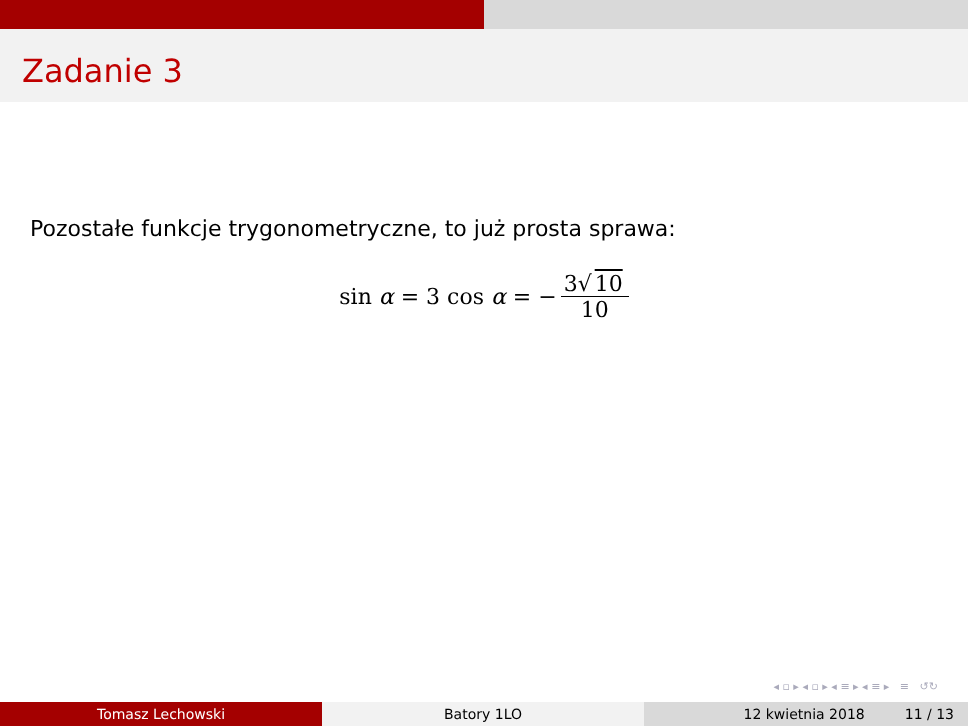Zadanie 3
Pozostałe funkcje trygonometryczne, to już prosta sprawa:
sin α = 3 cos α = − 3√ 10 10
◂ ▫ ▸ ◂ ▫ ▸ ◂ ≡ ▸ ◂ ≡ ▸ ≡ ↺↻
Tomasz Lechowski Batory 1LO 12 kwietnia 2018 11 / 13